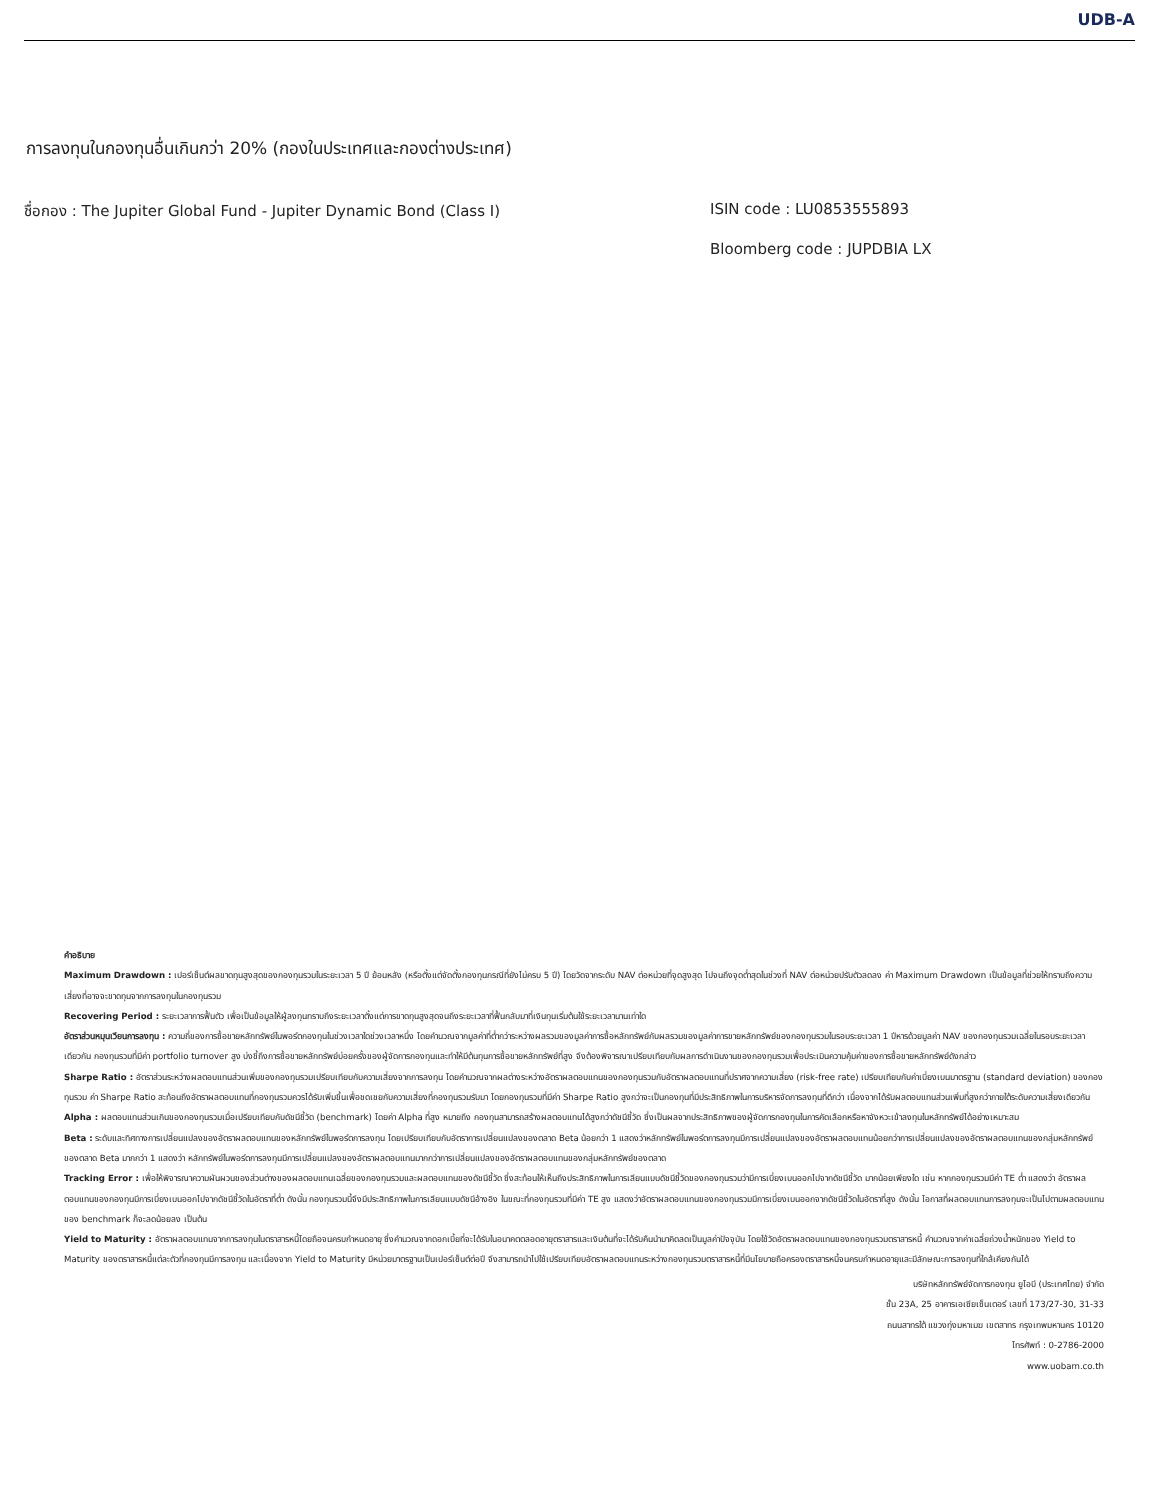UDB-A
การลงทุนในกองทุนอื่นเกินกว่า 20% (กองในประเทศและกองต่างประเทศ)
ชื่อกอง : The Jupiter Global Fund - Jupiter Dynamic Bond (Class I) ISIN code : LU0853555893
Bloomberg code : JUPDBIA LX
คำอธิบาย
Maximum Drawdown : เปอร์เซ็นต์ผลขาดทุนสูงสุดของกองทุนรวมในระยะเวลา 5 ปี ย้อนหลัง (หรือตั้งแต่จัดตั้งกองทุนกรณีที่ยังไม่ครบ 5 ปี) โดยวัดจากระดับ NAV ต่อหน่วยที่จุดสูงสุด ไปจนถึงจุดต่ำสุดในช่วงที่ NAV ต่อหน่วยปรับตัวลดลง ค่า Maximum Drawdown เป็นข้อมูลที่ช่วยให้ทราบถึงความเสี่ยงที่อาจจะขาดทุนจากการลงทุนในกองทุนรวม
Recovering Period : ระยะเวลาการฟื้นตัว เพื่อเป็นข้อมูลให้ผู้ลงทุนทราบถึงระยะเวลาตั้งแต่การขาดทุนสูงสุดจนถึงระยะเวลาที่ฟื้นกลับมาที่เงินทุนเริ่มต้นใช้ระยะเวลานานเท่าใด
อัตราส่วนหมุนเวียนการลงทุน : ความถี่ของการซื้อขายหลักทรัพย์ในพอร์ตกองทุนในช่วงเวลาใดช่วงเวลาหนึ่ง โดยคำนวณจากมูลค่าที่ต่ำกว่าระหว่างผลรวมของมูลค่าการซื้อหลักทรัพย์กับผลรวมของมูลค่าการขายหลักทรัพย์ของกองทุนรวมในรอบระยะเวลา 1 ปีหารด้วยมูลค่า NAV ของกองทุนรวมเฉลี่ยในรอบระยะเวลาเดียวกัน กองทุนรวมที่มีค่า portfolio turnover สูง บ่งชี้ถึงการซื้อขายหลักทรัพย์บ่อยครั้งของผู้จัดการกองทุนและทำให้มีต้นทุนการซื้อขายหลักทรัพย์ที่สูง จึงต้องพิจารณาเปรียบเทียบกับผลการดำเนินงานของกองทุนรวมเพื่อประเมินความคุ้มค่าของการซื้อขายหลักทรัพย์ดังกล่าว
Sharpe Ratio : อัตราส่วนระหว่างผลตอบแทนส่วนเพิ่มของกองทุนรวมเปรียบเทียบกับความเสี่ยงจากการลงทุน โดยคำนวณจากผลต่างระหว่างอัตราผลตอบแทนของกองทุนรวมกับอัตราผลตอบแทนที่ปราศจากความเสี่ยง (risk-free rate) เปรียบเทียบกับค่าเบี่ยงเบนมาตรฐาน (standard deviation) ของกองทุนรวม ค่า Sharpe Ratio สะท้อนถึงอัตราผลตอบแทนที่กองทุนรวมควรได้รับเพิ่มขึ้นเพื่อชดเชยกับความเสี่ยงที่กองทุนรวมรับมา โดยกองทุนรวมที่มีค่า Sharpe Ratio สูงกว่าจะเป็นกองทุนที่มีประสิทธิภาพในการบริหารจัดการลงทุนที่ดีกว่า เนื่องจากได้รับผลตอบแทนส่วนเพิ่มที่สูงกว่าภายใต้ระดับความเสี่ยงเดียวกัน
Alpha : ผลตอบแทนส่วนเกินของกองทุนรวมเมื่อเปรียบเทียบกับดัชนีชี้วัด (benchmark) โดยค่า Alpha ที่สูง หมายถึง กองทุนสามารถสร้างผลตอบแทนได้สูงกว่าดัชนีชี้วัด ซึ่งเป็นผลจากประสิทธิภาพของผู้จัดการกองทุนในการคัดเลือกหรือหาจังหวะเข้าลงทุนในหลักทรัพย์ได้อย่างเหมาะสม
Beta : ระดับและทิศทางการเปลี่ยนแปลงของอัตราผลตอบแทนของหลักทรัพย์ในพอร์ตการลงทุน โดยเปรียบเทียบกับอัตราการเปลี่ยนแปลงของตลาด Beta น้อยกว่า 1 แสดงว่าหลักทรัพย์ในพอร์ตการลงทุนมีการเปลี่ยนแปลงของอัตราผลตอบแทนน้อยกว่าการเปลี่ยนแปลงของอัตราผลตอบแทนของกลุ่มหลักทรัพย์ของตลาด Beta มากกว่า 1 แสดงว่า หลักทรัพย์ในพอร์ตการลงทุนมีการเปลี่ยนแปลงของอัตราผลตอบแทนมากกว่าการเปลี่ยนแปลงของอัตราผลตอบแทนของกลุ่มหลักทรัพย์ของตลาด
Tracking Error : เพื่อให้พิจารณาความผันผวนของส่วนต่างของผลตอบแทนเฉลี่ยของกองทุนรวมและผลตอบแทนของดัชนีชี้วัด ซึ่งสะท้อนให้เห็นถึงประสิทธิภาพในการเลียนแบบดัชนีชี้วัดของกองทุนรวมว่ามีการเบี่ยงเบนออกไปจากดัชนีชี้วัด มากน้อยเพียงใด เช่น หากกองทุนรวมมีค่า TE ต่ำ แสดงว่า อัตราผลตอบแทนของกองทุนมีการเบี่ยงเบนออกไปจากดัชนีชี้วัดในอัตราที่ต่ำ ดังนั้น กองทุนรวมนี้จึงมีประสิทธิภาพในการเลียนแบบดัชนีอ้างอิง ในขณะที่กองทุนรวมที่มีค่า TE สูง แสดงว่าอัตราผลตอบแทนของกองทุนรวมมีการเบี่ยงเบนออกจากดัชนีชี้วัดในอัตราที่สูง ดังนั้น โอกาสที่ผลตอบแทนการลงทุนจะเป็นไปตามผลตอบแทนของ benchmark ก็จะลดน้อยลง เป็นต้น
Yield to Maturity : อัตราผลตอบแทนจากการลงทุนในตราสารหนี้โดยถือจนครบกำหนดอายุ ซึ่งคำนวณจากดอกเบี้ยที่จะได้รับในอนาคตตลอดอายุตราสารและเงินต้นที่จะได้รับคืนนำมาคิดลดเป็นมูลค่าปัจจุบัน โดยใช้วัดอัตราผลตอบแทนของกองทุนรวมตราสารหนี้ คำนวณจากค่าเฉลี่ยถ่วงน้ำหนักของ Yield to Maturity ของตราสารหนี้แต่ละตัวที่กองทุนมีการลงทุน และเนื่องจาก Yield to Maturity มีหน่วยมาตรฐานเป็นเปอร์เซ็นต์ต่อปี จึงสามารถนำไปใช้เปรียบเทียบอัตราผลตอบแทนระหว่างกองทุนรวมตราสารหนี้ที่มีนโยบายถือครองตราสารหนี้จนครบกำหนดอายุและมีลักษณะการลงทุนที่ใกล้เคียงกันได้
บริษัทหลักทรัพย์จัดการกองทุน ยูโอบี (ประเทศไทย) จำกัด
ชั้น 23A, 25 อาคารเอเซียเซ็นเตอร์ เลขที่ 173/27-30, 31-33
ถนนสาทรใต้ แขวงทุ่งมหาเมฆ เขตสาทร กรุงเทพมหานคร 10120
โทรศัพท์ : 0-2786-2000
www.uobam.co.th